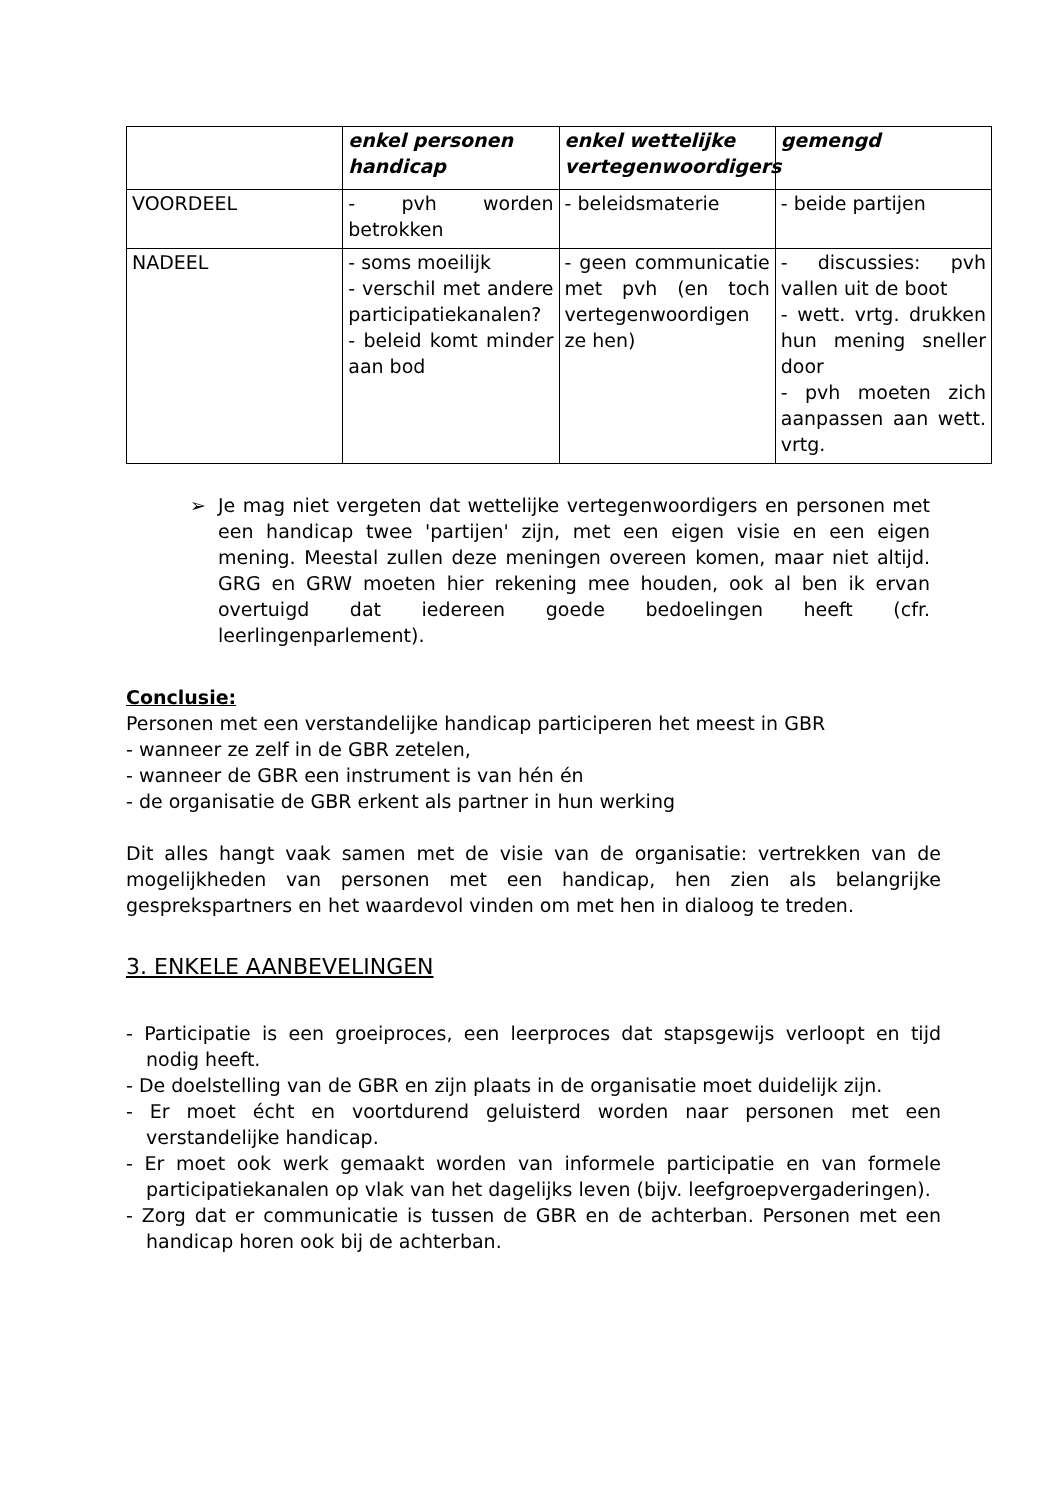| | enkel personen handicap | enkel wettelijke vertegenwoordigers | gemengd |
| --- | --- | --- | --- |
| VOORDEEL | - pvh worden betrokken | - beleidsmaterie | - beide partijen |
| NADEEL | - soms moeilijk - verschil met andere participatiekanalen? - beleid komt minder aan bod | - geen communicatie met pvh (en toch vertegenwoordigen ze hen) | - discussies: pvh vallen uit de boot - wett. vrtg. drukken hun mening sneller door - pvh moeten zich aanpassen aan wett. vrtg. |
➢ Je mag niet vergeten dat wettelijke vertegenwoordigers en personen met een handicap twee 'partijen' zijn, met een eigen visie en een eigen mening. Meestal zullen deze meningen overeen komen, maar niet altijd. GRG en GRW moeten hier rekening mee houden, ook al ben ik ervan overtuigd dat iedereen goede bedoelingen heeft (cfr. leerlingenparlement).
Conclusie:
Personen met een verstandelijke handicap participeren het meest in GBR
- wanneer ze zelf in de GBR zetelen,
- wanneer de GBR een instrument is van hén én
- de organisatie de GBR erkent als partner in hun werking
Dit alles hangt vaak samen met de visie van de organisatie: vertrekken van de mogelijkheden van personen met een handicap, hen zien als belangrijke gesprekspartners en het waardevol vinden om met hen in dialoog te treden.
3. ENKELE AANBEVELINGEN
- Participatie is een groeiproces, een leerproces dat stapsgewijs verloopt en tijd nodig heeft.
- De doelstelling van de GBR en zijn plaats in de organisatie moet duidelijk zijn.
- Er moet écht en voortdurend geluisterd worden naar personen met een verstandelijke handicap.
- Er moet ook werk gemaakt worden van informele participatie en van formele participatiekanalen op vlak van het dagelijks leven (bijv. leefgroepvergaderingen).
- Zorg dat er communicatie is tussen de GBR en de achterban. Personen met een handicap horen ook bij de achterban.